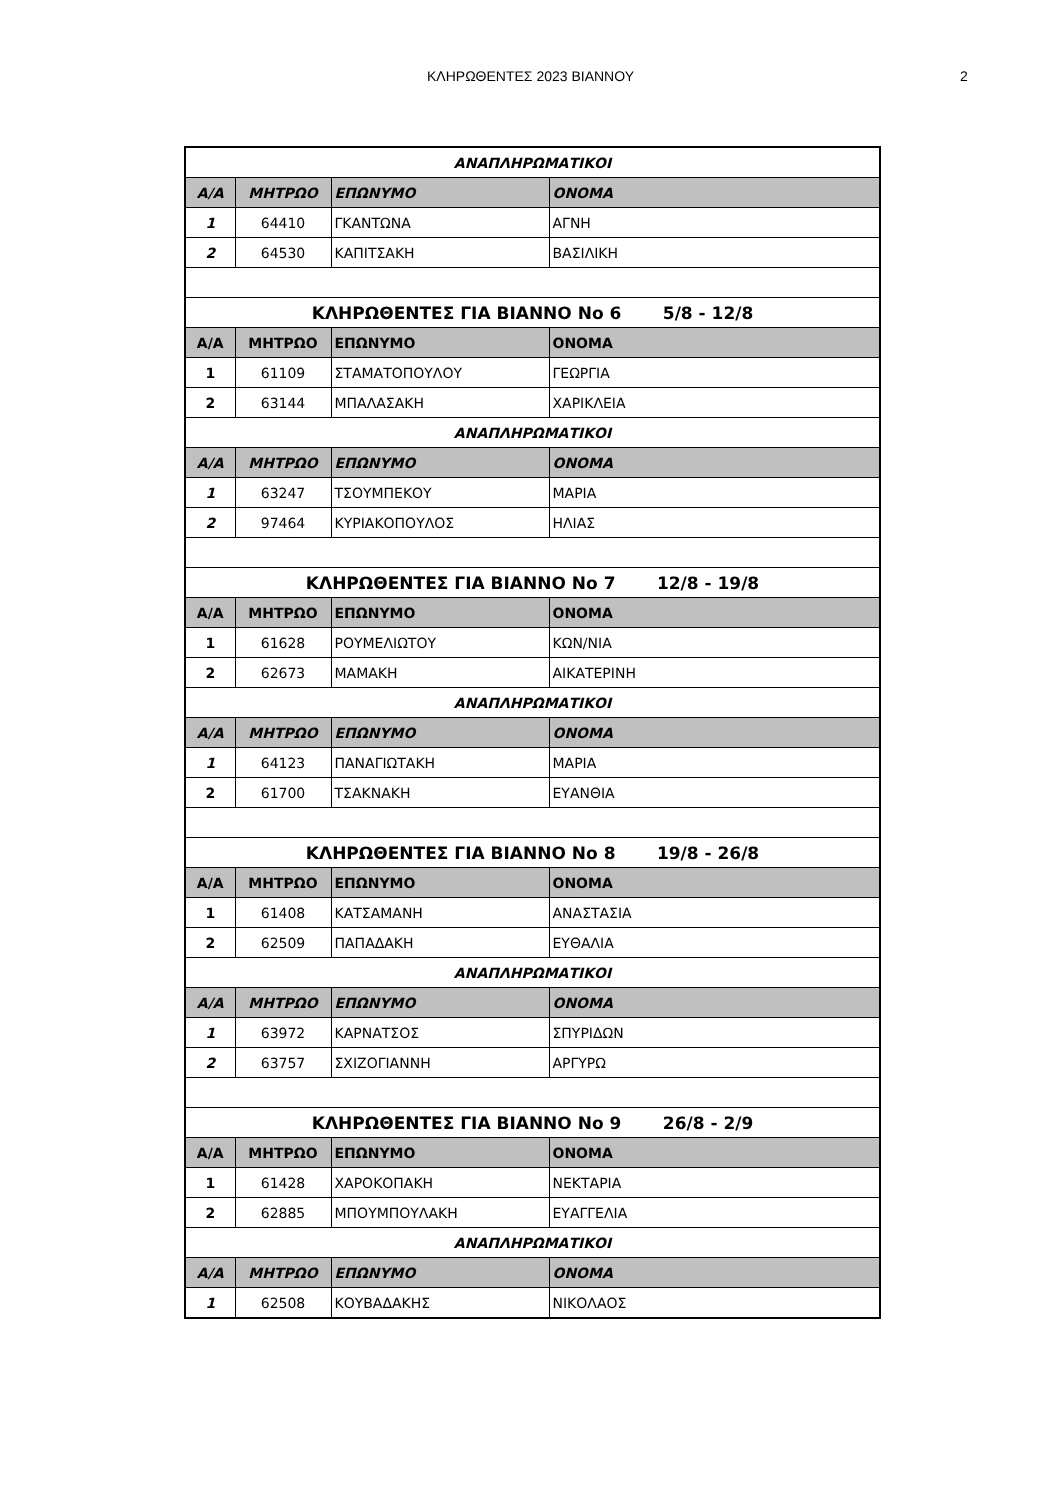ΚΛΗΡΩΘΕΝΤΕΣ 2023 ΒΙΑΝΝΟΥ
2
| ΑΝΑΠΛΗΡΩΜΑΤΙΚΟΙ | | | |
| Α/Α | ΜΗΤΡΩΟ | ΕΠΩΝΥΜΟ | ΟΝΟΜΑ |
| 1 | 64410 | ΓΚΑΝΤΩΝΑ | ΑΓΝΗ |
| 2 | 64530 | ΚΑΠΙΤΣΑΚΗ | ΒΑΣΙΛΙΚΗ |
| ΚΛΗΡΩΘΕΝΤΕΣ ΓΙΑ ΒΙΑΝΝΟ Νο 6 5/8 - 12/8 | | | |
| Α/Α | ΜΗΤΡΩΟ | ΕΠΩΝΥΜΟ | ΟΝΟΜΑ |
| 1 | 61109 | ΣΤΑΜΑΤΟΠΟΥΛΟΥ | ΓΕΩΡΓΙΑ |
| 2 | 63144 | ΜΠΑΛΑΣΑΚΗ | ΧΑΡΙΚΛΕΙΑ |
| ΑΝΑΠΛΗΡΩΜΑΤΙΚΟΙ | | | |
| Α/Α | ΜΗΤΡΩΟ | ΕΠΩΝΥΜΟ | ΟΝΟΜΑ |
| 1 | 63247 | ΤΣΟΥΜΠΕΚΟΥ | ΜΑΡΙΑ |
| 2 | 97464 | ΚΥΡΙΑΚΟΠΟΥΛΟΣ | ΗΛΙΑΣ |
| ΚΛΗΡΩΘΕΝΤΕΣ ΓΙΑ ΒΙΑΝΝΟ Νο 7 12/8 - 19/8 | | | |
| Α/Α | ΜΗΤΡΩΟ | ΕΠΩΝΥΜΟ | ΟΝΟΜΑ |
| 1 | 61628 | ΡΟΥΜΕΛΙΩΤΟΥ | ΚΩΝ/ΝΙΑ |
| 2 | 62673 | ΜΑΜΑΚΗ | ΑΙΚΑΤΕΡΙΝΗ |
| ΑΝΑΠΛΗΡΩΜΑΤΙΚΟΙ | | | |
| Α/Α | ΜΗΤΡΩΟ | ΕΠΩΝΥΜΟ | ΟΝΟΜΑ |
| 1 | 64123 | ΠΑΝΑΓΙΩΤΑΚΗ | ΜΑΡΙΑ |
| 2 | 61700 | ΤΣΑΚΝΑΚΗ | ΕΥΑΝΘΙΑ |
| ΚΛΗΡΩΘΕΝΤΕΣ ΓΙΑ ΒΙΑΝΝΟ Νο 8 19/8 - 26/8 | | | |
| Α/Α | ΜΗΤΡΩΟ | ΕΠΩΝΥΜΟ | ΟΝΟΜΑ |
| 1 | 61408 | ΚΑΤΣΑΜΑΝΗ | ΑΝΑΣΤΑΣΙΑ |
| 2 | 62509 | ΠΑΠΑΔΑΚΗ | ΕΥΘΑΛΙΑ |
| ΑΝΑΠΛΗΡΩΜΑΤΙΚΟΙ | | | |
| Α/Α | ΜΗΤΡΩΟ | ΕΠΩΝΥΜΟ | ΟΝΟΜΑ |
| 1 | 63972 | ΚΑΡΝΑΤΣΟΣ | ΣΠΥΡΙΔΩΝ |
| 2 | 63757 | ΣΧΙΖΟΓΙΑΝΝΗ | ΑΡΓΥΡΩ |
| ΚΛΗΡΩΘΕΝΤΕΣ ΓΙΑ ΒΙΑΝΝΟ Νο 9 26/8 - 2/9 | | | |
| Α/Α | ΜΗΤΡΩΟ | ΕΠΩΝΥΜΟ | ΟΝΟΜΑ |
| 1 | 61428 | ΧΑΡΟΚΟΠΑΚΗ | ΝΕΚΤΑΡΙΑ |
| 2 | 62885 | ΜΠΟΥΜΠΟΥΛΑΚΗ | ΕΥΑΓΓΕΛΙΑ |
| ΑΝΑΠΛΗΡΩΜΑΤΙΚΟΙ | | | |
| Α/Α | ΜΗΤΡΩΟ | ΕΠΩΝΥΜΟ | ΟΝΟΜΑ |
| 1 | 62508 | ΚΟΥΒΑΔΑΚΗΣ | ΝΙΚΟΛΑΟΣ |